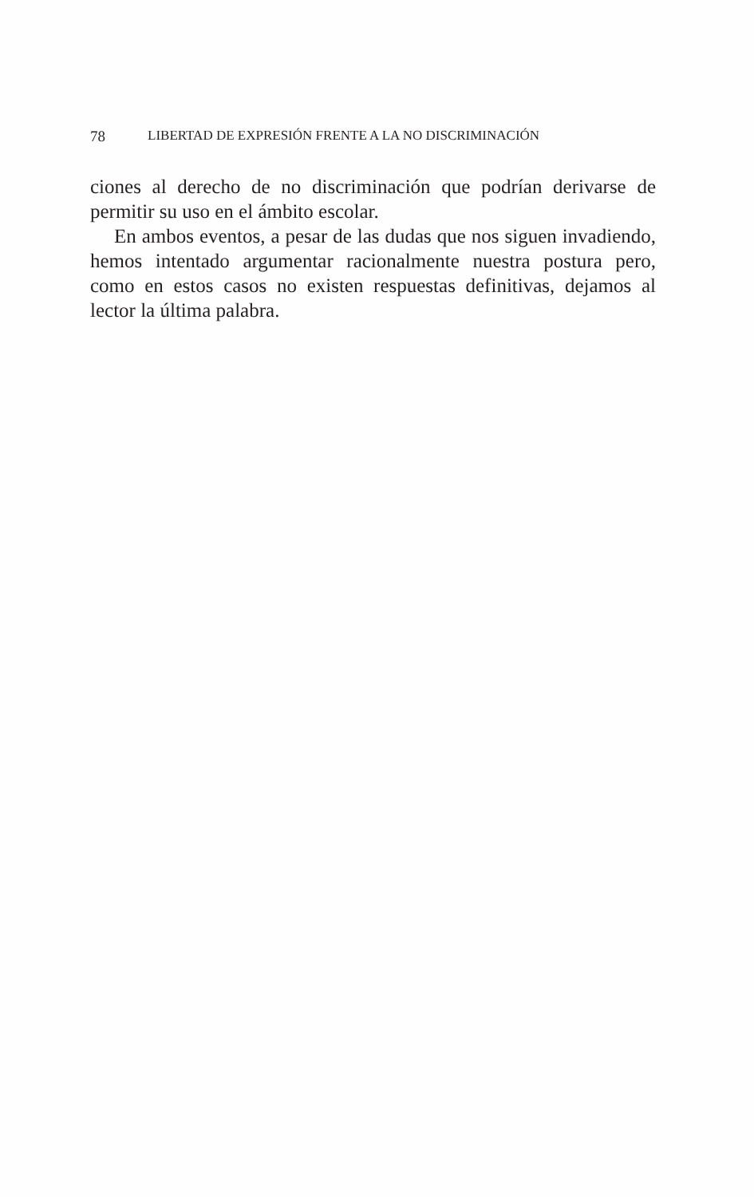78 LIBERTAD DE EXPRESIÓN FRENTE A LA NO DISCRIMINACIÓN
ciones al derecho de no discriminación que podrían derivarse de permitir su uso en el ámbito escolar.
En ambos eventos, a pesar de las dudas que nos siguen invadiendo, hemos intentado argumentar racionalmente nuestra postura pero, como en estos casos no existen respuestas definitivas, dejamos al lector la última palabra.